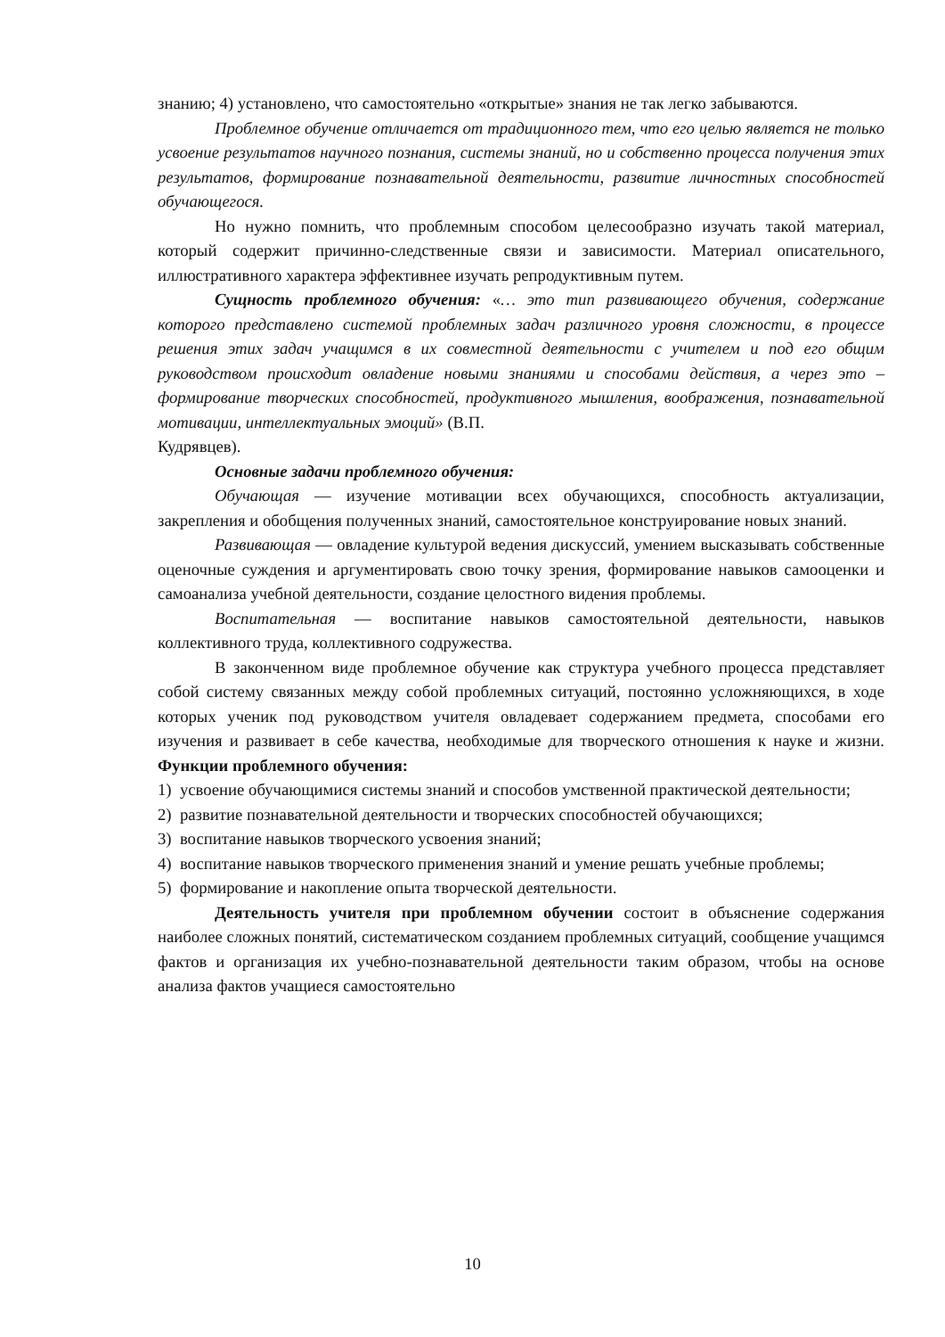знанию; 4) установлено, что самостоятельно «открытые» знания не так легко забываются.
Проблемное обучение отличается от традиционного тем, что его целью является не только усвоение результатов научного познания, системы знаний, но и собственно процесса получения этих результатов, формирование познавательной деятельности, развитие личностных способностей обучающегося.
Но нужно помнить, что проблемным способом целесообразно изучать такой материал, который содержит причинно-следственные связи и зависимости. Материал описательного, иллюстративного характера эффективнее изучать репродуктивным путем.
Сущность проблемного обучения: «… это тип развивающего обучения, содержание которого представлено системой проблемных задач различного уровня сложности, в процессе решения этих задач учащимся в их совместной деятельности с учителем и под его общим руководством происходит овладение новыми знаниями и способами действия, а через это – формирование творческих способностей, продуктивного мышления, воображения, познавательной мотивации, интеллектуальных эмоций» (В.П.
Кудрявцев).
Основные задачи проблемного обучения:
Обучающая — изучение мотивации всех обучающихся, способность актуализации, закрепления и обобщения полученных знаний, самостоятельное конструирование новых знаний.
Развивающая — овладение культурой ведения дискуссий, умением высказывать собственные оценочные суждения и аргументировать свою точку зрения, формирование навыков самооценки и самоанализа учебной деятельности, создание целостного видения проблемы.
Воспитательная — воспитание навыков самостоятельной деятельности, навыков коллективного труда, коллективного содружества.
В законченном виде проблемное обучение как структура учебного процесса представляет собой систему связанных между собой проблемных ситуаций, постоянно усложняющихся, в ходе которых ученик под руководством учителя овладевает содержанием предмета, способами его изучения и развивает в себе качества, необходимые для творческого отношения к науке и жизни. Функции проблемного обучения:
1) усвоение обучающимися системы знаний и способов умственной практической деятельности;
2) развитие познавательной деятельности и творческих способностей обучающихся;
3) воспитание навыков творческого усвоения знаний;
4) воспитание навыков творческого применения знаний и умение решать учебные проблемы;
5) формирование и накопление опыта творческой деятельности.
Деятельность учителя при проблемном обучении состоит в объяснение содержания наиболее сложных понятий, систематическом созданием проблемных ситуаций, сообщение учащимся фактов и организация их учебно-познавательной деятельности таким образом, чтобы на основе анализа фактов учащиеся самостоятельно
10